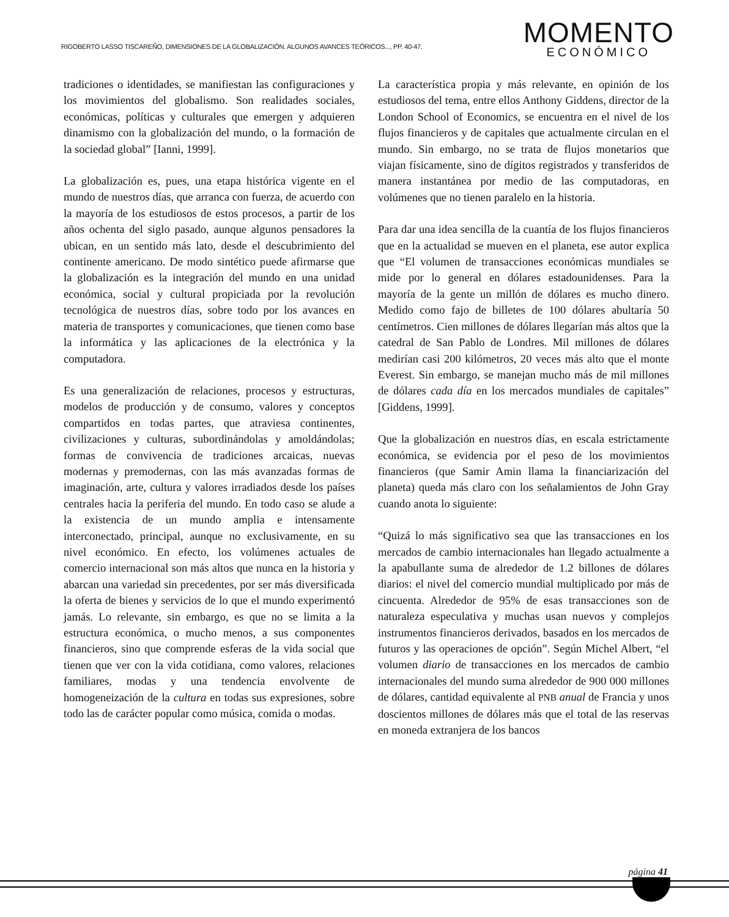RIGOBERTO LASSO TISCAREÑO, DIMENSIONES DE LA GLOBALIZACIÓN. ALGUNOS AVANCES TEÓRICOS..., PP. 40-47.
MOMENTO
ECONÓMICO
tradiciones o identidades, se manifiestan las configuraciones y los movimientos del globalismo. Son realidades sociales, económicas, políticas y culturales que emergen y adquieren dinamismo con la globalización del mundo, o la formación de la sociedad global” [Ianni, 1999].
La globalización es, pues, una etapa histórica vigente en el mundo de nuestros días, que arranca con fuerza, de acuerdo con la mayoría de los estudiosos de estos procesos, a partir de los años ochenta del siglo pasado, aunque algunos pensadores la ubican, en un sentido más lato, desde el descubrimiento del continente americano. De modo sintético puede afirmarse que la globalización es la integración del mundo en una unidad económica, social y cultural propiciada por la revolución tecnológica de nuestros días, sobre todo por los avances en materia de transportes y comunicaciones, que tienen como base la informática y las aplicaciones de la electrónica y la computadora.
Es una generalización de relaciones, procesos y estructuras, modelos de producción y de consumo, valores y conceptos compartidos en todas partes, que atraviesa continentes, civilizaciones y culturas, subordinándolas y amoldándolas; formas de convivencia de tradiciones arcaicas, nuevas modernas y premodernas, con las más avanzadas formas de imaginación, arte, cultura y valores irradiados desde los países centrales hacia la periferia del mundo. En todo caso se alude a la existencia de un mundo amplia e intensamente interconectado, principal, aunque no exclusivamente, en su nivel económico. En efecto, los volúmenes actuales de comercio internacional son más altos que nunca en la historia y abarcan una variedad sin precedentes, por ser más diversificada la oferta de bienes y servicios de lo que el mundo experimentó jamás. Lo relevante, sin embargo, es que no se limita a la estructura económica, o mucho menos, a sus componentes financieros, sino que comprende esferas de la vida social que tienen que ver con la vida cotidiana, como valores, relaciones familiares, modas y una tendencia envolvente de homogeneización de la cultura en todas sus expresiones, sobre todo las de carácter popular como música, comida o modas.
La característica propia y más relevante, en opinión de los estudiosos del tema, entre ellos Anthony Giddens, director de la London School of Economics, se encuentra en el nivel de los flujos financieros y de capitales que actualmente circulan en el mundo. Sin embargo, no se trata de flujos monetarios que viajan físicamente, sino de dígitos registrados y transferidos de manera instantánea por medio de las computadoras, en volúmenes que no tienen paralelo en la historia.
Para dar una idea sencilla de la cuantía de los flujos financieros que en la actualidad se mueven en el planeta, ese autor explica que “El volumen de transacciones económicas mundiales se mide por lo general en dólares estadounidenses. Para la mayoría de la gente un millón de dólares es mucho dinero. Medido como fajo de billetes de 100 dólares abultaría 50 centímetros. Cien millones de dólares llegarían más altos que la catedral de San Pablo de Londres. Mil millones de dólares medirían casi 200 kilómetros, 20 veces más alto que el monte Everest. Sin embargo, se manejan mucho más de mil millones de dólares cada día en los mercados mundiales de capitales” [Giddens, 1999].
Que la globalización en nuestros días, en escala estrictamente económica, se evidencia por el peso de los movimientos financieros (que Samir Amin llama la financiarización del planeta) queda más claro con los señalamientos de John Gray cuando anota lo siguiente:
“Quizá lo más significativo sea que las transacciones en los mercados de cambio internacionales han llegado actualmente a la apabullante suma de alrededor de 1.2 billones de dólares diarios: el nivel del comercio mundial multiplicado por más de cincuenta. Alrededor de 95% de esas transacciones son de naturaleza especulativa y muchas usan nuevos y complejos instrumentos financieros derivados, basados en los mercados de futuros y las operaciones de opción”. Según Michel Albert, “el volumen diario de transacciones en los mercados de cambio internacionales del mundo suma alrededor de 900 000 millones de dólares, cantidad equivalente al PNB anual de Francia y unos doscientos millones de dólares más que el total de las reservas en moneda extranjera de los bancos
página 41